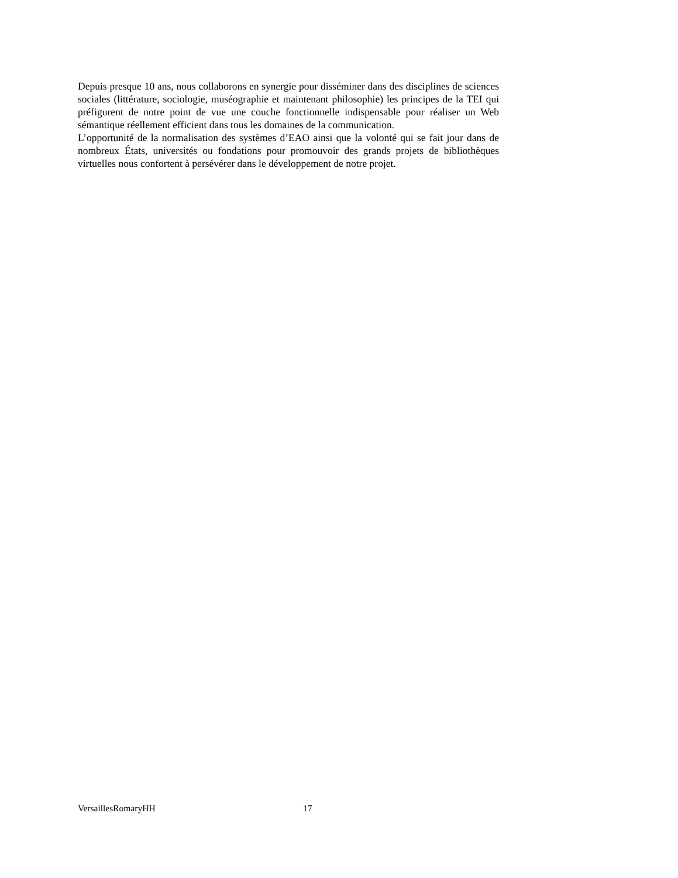Depuis presque 10 ans, nous collaborons en synergie pour disséminer dans des disciplines de sciences sociales (littérature, sociologie, muséographie et maintenant philosophie) les principes de la TEI qui préfigurent de notre point de vue une couche fonctionnelle indispensable pour réaliser un Web sémantique réellement efficient dans tous les domaines de la communication.
L’opportunité de la normalisation des systèmes d’EAO ainsi que la volonté qui se fait jour dans de nombreux États, universités ou fondations pour promouvoir des grands projets de bibliothèques virtuelles nous confortent à persévérer dans le développement de notre projet.
VersaillesRomaryHH 17